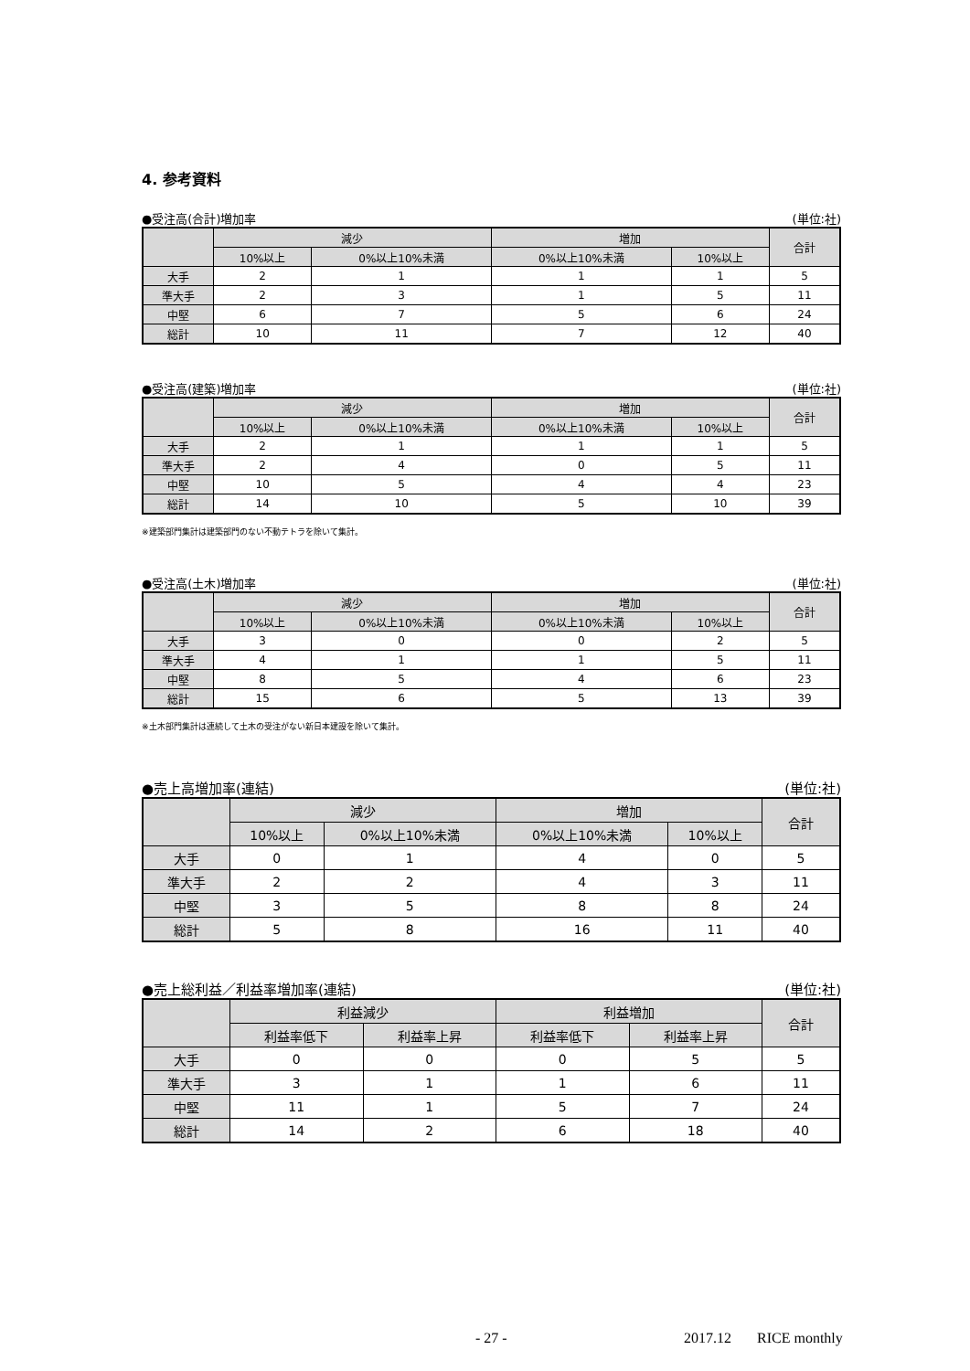4. 参考資料
●受注高(合計)増加率 (単位:社)
| | 減少 | | 増加 | | 合計 |
| --- | --- | --- | --- | --- | --- |
| | 10%以上 | 0%以上10%未満 | 0%以上10%未満 | 10%以上 | |
| 大手 | 2 | 1 | 1 | 1 | 5 |
| 準大手 | 2 | 3 | 1 | 5 | 11 |
| 中堅 | 6 | 7 | 5 | 6 | 24 |
| 総計 | 10 | 11 | 7 | 12 | 40 |
●受注高(建築)増加率 (単位:社)
| | 減少 | | 増加 | | 合計 |
| --- | --- | --- | --- | --- | --- |
| | 10%以上 | 0%以上10%未満 | 0%以上10%未満 | 10%以上 | |
| 大手 | 2 | 1 | 1 | 1 | 5 |
| 準大手 | 2 | 4 | 0 | 5 | 11 |
| 中堅 | 10 | 5 | 4 | 4 | 23 |
| 総計 | 14 | 10 | 5 | 10 | 39 |
※建築部門集計は建築部門のない不動テトラを除いて集計。
●受注高(土木)増加率 (単位:社)
| | 減少 | | 増加 | | 合計 |
| --- | --- | --- | --- | --- | --- |
| | 10%以上 | 0%以上10%未満 | 0%以上10%未満 | 10%以上 | |
| 大手 | 3 | 0 | 0 | 2 | 5 |
| 準大手 | 4 | 1 | 1 | 5 | 11 |
| 中堅 | 8 | 5 | 4 | 6 | 23 |
| 総計 | 15 | 6 | 5 | 13 | 39 |
※土木部門集計は連続して土木の受注がない新日本建設を除いて集計。
●売上高増加率(連結) (単位:社)
| | 減少 | | 増加 | | 合計 |
| --- | --- | --- | --- | --- | --- |
| | 10%以上 | 0%以上10%未満 | 0%以上10%未満 | 10%以上 | |
| 大手 | 0 | 1 | 4 | 0 | 5 |
| 準大手 | 2 | 2 | 4 | 3 | 11 |
| 中堅 | 3 | 5 | 8 | 8 | 24 |
| 総計 | 5 | 8 | 16 | 11 | 40 |
●売上総利益／利益率増加率(連結) (単位:社)
| | 利益減少 | | 利益増加 | | 合計 |
| --- | --- | --- | --- | --- | --- |
| | 利益率低下 | 利益率上昇 | 利益率低下 | 利益率上昇 | |
| 大手 | 0 | 0 | 0 | 5 | 5 |
| 準大手 | 3 | 1 | 1 | 6 | 11 |
| 中堅 | 11 | 1 | 5 | 7 | 24 |
| 総計 | 14 | 2 | 6 | 18 | 40 |
- 27 - 2017.12 RICE monthly